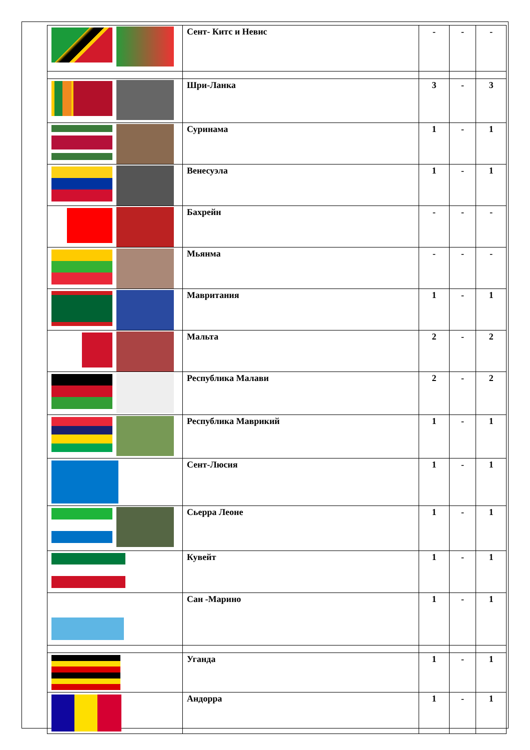| | Сент- Китс и Невис | - | - | - |
| | Шри-Ланка | 3 | - | 3 |
| | Суринама | 1 | - | 1 |
| | Венесуэла | 1 | - | 1 |
| | Бахрейн | - | - | - |
| | Мьянма | - | - | - |
| | Мавритания | 1 | - | 1 |
| | Мальта | 2 | - | 2 |
| | Республика Малави | 2 | - | 2 |
| | Республика Маврикий | 1 | - | 1 |
| | Сент-Люсия | 1 | - | 1 |
| | Сьерра Леоне | 1 | - | 1 |
| | Кувейт | 1 | - | 1 |
| | Сан -Марино | 1 | - | 1 |
| | Уганда | 1 | - | 1 |
| | Андорра | 1 | - | 1 |